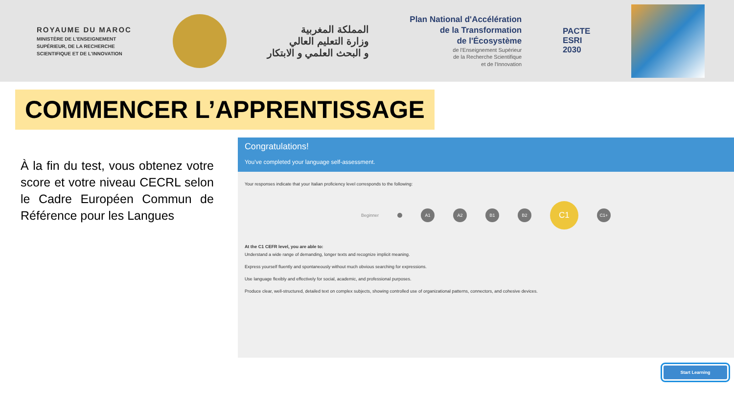ROYAUME DU MAROC
MINISTÈRE DE L'ENSEIGNEMENT
SUPÉRIEUR, DE LA RECHERCHE
SCIENTIFIQUE ET DE L'INNOVATION
المملكة المغربية
وزارة التعليم العالي
و البحث العلمي و الابتكار
Plan National d'Accélération
de la Transformation
de l'Écosystème
de l'Enseignement Supérieur
de la Recherche Scientifique
et de l'Innovation
PACTE
ESRI
2030
COMMENCER L’APPRENTISSAGE
À la fin du test, vous obtenez votre score et votre niveau CECRL selon le Cadre Européen Commun de Référence pour les Langues
Congratulations!
You've completed your language self-assessment.
Your responses indicate that your Italian proficiency level corresponds to the following:
Beginner
A1 A2 B1 B2
C1
C1+
At the C1 CEFR level, you are able to:
Understand a wide range of demanding, longer texts and recognize implicit meaning.
Express yourself fluently and spontaneously without much obvious searching for expressions.
Use language flexibly and effectively for social, academic, and professional purposes.
Produce clear, well-structured, detailed text on complex subjects, showing controlled use of organizational patterns, connectors, and cohesive devices.
Start Learning